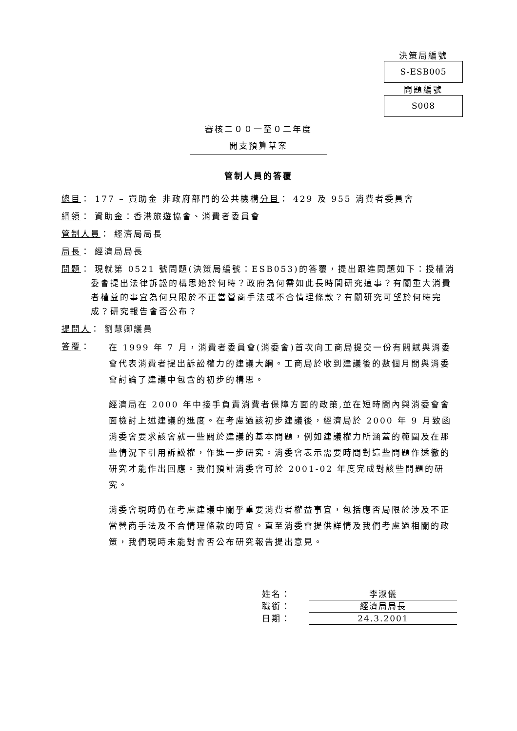決策局編號
S-ESB005
問題編號
S008
審核二００一至０二年度
開支預算草案
管制人員的答覆
總目： 177 – 資助金 非政府部門的公共機構 分目 ： 429 及 955 消費者委員會
綱領： 資助金：香港旅遊協會、消費者委員會
管制人員： 經濟局局長
局長： 經濟局局長
問題： 現就第 0521 號問題(決策局編號：ESB053)的答覆，提出跟進問題如下：授權消委會提出法律訴訟的構思始於何時？政府為何需如此長時間研究這事？有關重大消費者權益的事宜為何只限於不正當營商手法或不合情理條款？有關研究可望於何時完成？研究報告會否公布？
提問人： 劉慧卿議員
答覆：
在 1999 年 7 月，消費者委員會(消委會)首次向工商局提交一份有關賦與消委會代表消費者提出訴訟權力的建議大綱。工商局於收到建議後的數個月間與消委會討論了建議中包含的初步的構思。
經濟局在 2000 年中接手負責消費者保障方面的政策,並在短時間內與消委會會面檢討上述建議的進度。在考慮過該初步建議後，經濟局於 2000 年 9 月致函消委會要求該會就一些關於建議的基本問題，例如建議權力所涵蓋的範圍及在那些情況下引用訴訟權，作進一步研究。消委會表示需要時間對這些問題作透徹的研究才能作出回應。我們預計消委會可於 2001-02 年度完成對該些問題的研究。
消委會現時仍在考慮建議中關乎重要消費者權益事宜，包括應否局限於涉及不正當營商手法及不合情理條款的時宜。直至消委會提供詳情及我們考慮過相關的政策，我們現時未能對會否公布研究報告提出意見。
姓名： 李淑儀
職銜： 經濟局局長
日期： 24.3.2001